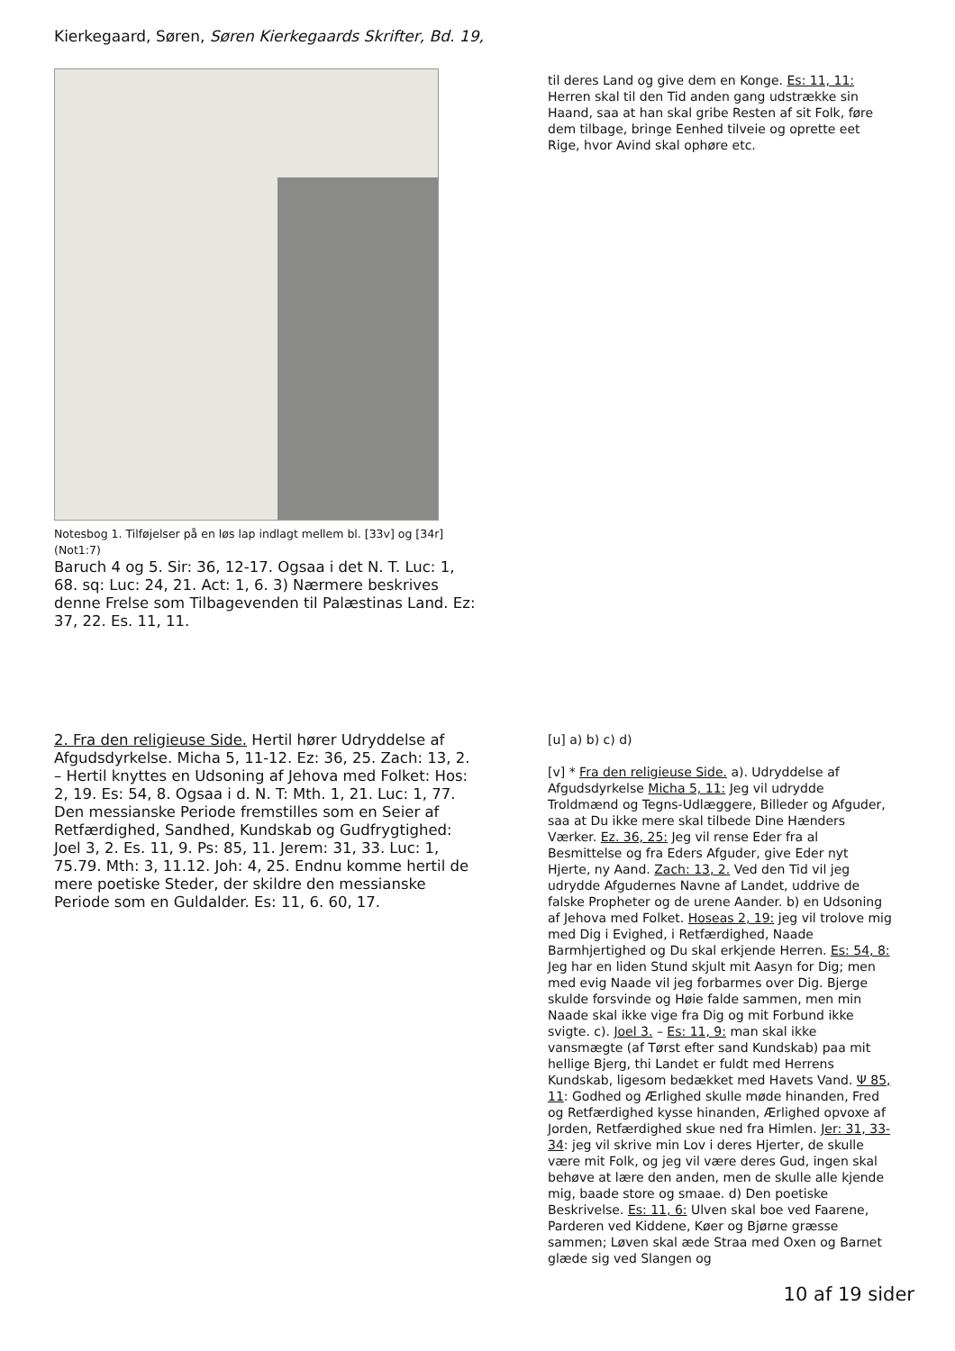Kierkegaard, Søren, Søren Kierkegaards Skrifter, Bd. 19,
Notesbog 1. Tilføjelser på en løs lap indlagt mellem bl. [33v] og [34r] (Not1:7)
Baruch 4 og 5. Sir: 36, 12-17. Ogsaa i det N. T. Luc: 1, 68. sq: Luc: 24, 21. Act: 1, 6. 3) Nærmere beskrives denne Frelse som Tilbagevenden til Palæstinas Land. Ez: 37, 22. Es. 11, 11.
til deres Land og give dem en Konge. Es: 11, 11: Herren skal til den Tid anden gang udstrække sin Haand, saa at han skal gribe Resten af sit Folk, føre dem tilbage, bringe Eenhed tilveie og oprette eet Rige, hvor Avind skal ophøre etc.
2. Fra den religieuse Side. Hertil hører Udryddelse af Afgudsdyrkelse. Micha 5, 11-12. Ez: 36, 25. Zach: 13, 2. – Hertil knyttes en Udsoning af Jehova med Folket: Hos: 2, 19. Es: 54, 8. Ogsaa i d. N. T: Mth. 1, 21. Luc: 1, 77. Den messianske Periode fremstilles som en Seier af Retfærdighed, Sandhed, Kundskab og Gudfrygtighed: Joel 3, 2. Es. 11, 9. Ps: 85, 11. Jerem: 31, 33. Luc: 1, 75.79. Mth: 3, 11.12. Joh: 4, 25. Endnu komme hertil de mere poetiske Steder, der skildre den messianske Periode som en Guldalder. Es: 11, 6. 60, 17.
[u] a) b) c) d)
[v] * Fra den religieuse Side. a). Udryddelse af Afgudsdyrkelse Micha 5, 11: Jeg vil udrydde Troldmænd og Tegns-Udlæggere, Billeder og Afguder, saa at Du ikke mere skal tilbede Dine Hænders Værker. Ez. 36, 25: Jeg vil rense Eder fra al Besmittelse og fra Eders Afguder, give Eder nyt Hjerte, ny Aand. Zach: 13, 2. Ved den Tid vil jeg udrydde Afgudernes Navne af Landet, uddrive de falske Propheter og de urene Aander. b) en Udsoning af Jehova med Folket. Hoseas 2, 19: jeg vil trolove mig med Dig i Evighed, i Retfærdighed, Naade Barmhjertighed og Du skal erkjende Herren. Es: 54, 8: Jeg har en liden Stund skjult mit Aasyn for Dig; men med evig Naade vil jeg forbarmes over Dig. Bjerge skulde forsvinde og Høie falde sammen, men min Naade skal ikke vige fra Dig og mit Forbund ikke svigte. c). Joel 3. – Es: 11, 9: man skal ikke vansmægte (af Tørst efter sand Kundskab) paa mit hellige Bjerg, thi Landet er fuldt med Herrens Kundskab, ligesom bedækket med Havets Vand. Ψ 85, 11: Godhed og Ærlighed skulle møde hinanden, Fred og Retfærdighed kysse hinanden, Ærlighed opvoxe af Jorden, Retfærdighed skue ned fra Himlen. Jer: 31, 33-34: jeg vil skrive min Lov i deres Hjerter, de skulle være mit Folk, og jeg vil være deres Gud, ingen skal behøve at lære den anden, men de skulle alle kjende mig, baade store og smaae. d) Den poetiske Beskrivelse. Es: 11, 6: Ulven skal boe ved Faarene, Parderen ved Kiddene, Køer og Bjørne græsse sammen; Løven skal æde Straa med Oxen og Barnet glæde sig ved Slangen og
10 af 19 sider